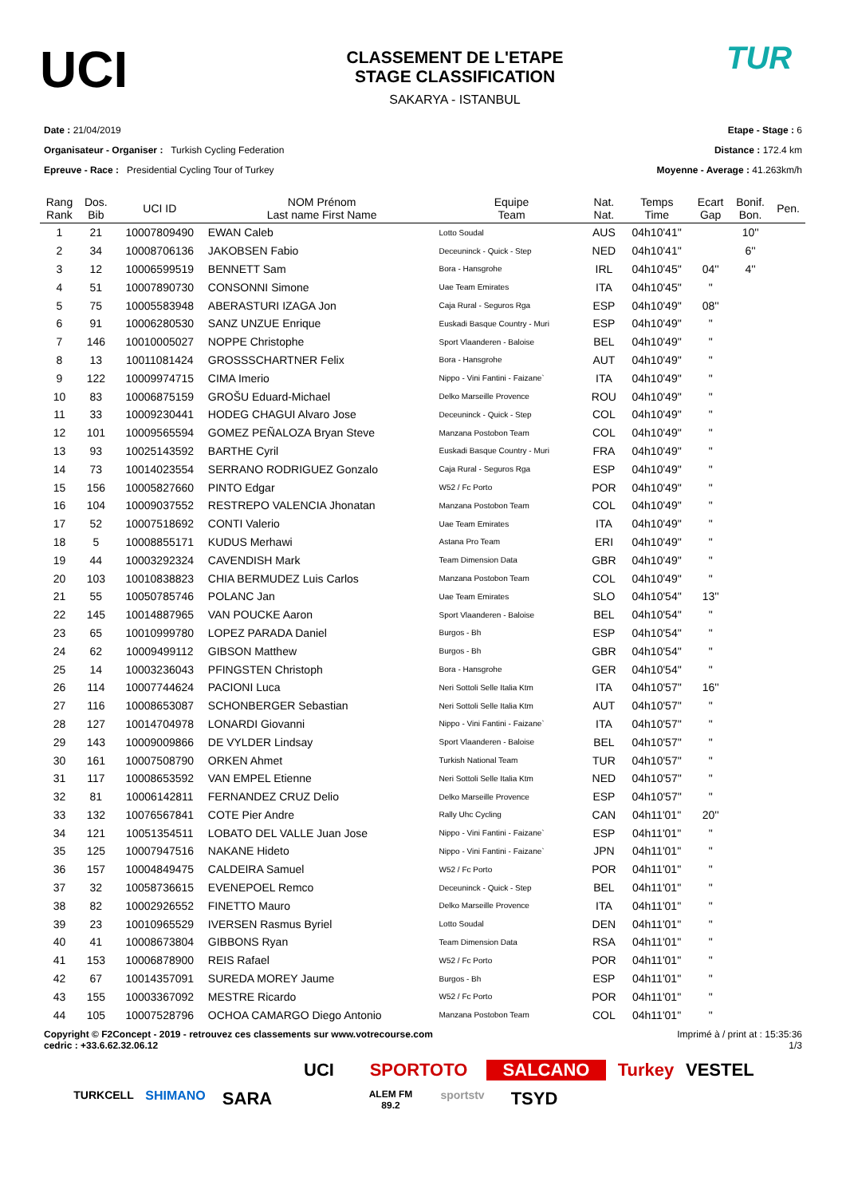UCI
CLASSEMENT DE L'ETAPE
STAGE CLASSIFICATION
SAKARYA - ISTANBUL
TUR
Date : 21/04/2019
Organisateur - Organiser : Turkish Cycling Federation
Epreuve - Race : Presidential Cycling Tour of Turkey
Etape - Stage : 6
Distance : 172.4 km
Moyenne - Average : 41.263km/h
| Rang Rank | Dos. Bib | UCI ID | NOM Prénom Last name First Name | Equipe Team | Nat. Nat. | Temps Time | Ecart Gap | Bonif. Bon. | Pen. |
| --- | --- | --- | --- | --- | --- | --- | --- | --- | --- |
| 1 | 21 | 10007809490 | EWAN Caleb | Lotto Soudal | AUS | 04h10'41'' | | 10'' | |
| 2 | 34 | 10008706136 | JAKOBSEN Fabio | Deceuninck - Quick - Step | NED | 04h10'41'' | | 6'' | |
| 3 | 12 | 10006599519 | BENNETT Sam | Bora - Hansgrohe | IRL | 04h10'45'' | 04'' | 4'' | |
| 4 | 51 | 10007890730 | CONSONNI Simone | Uae Team Emirates | ITA | 04h10'45'' | " | | |
| 5 | 75 | 10005583948 | ABERASTURI IZAGA Jon | Caja Rural - Seguros Rga | ESP | 04h10'49'' | 08'' | | |
| 6 | 91 | 10006280530 | SANZ UNZUE Enrique | Euskadi Basque Country - Muri | ESP | 04h10'49'' | " | | |
| 7 | 146 | 10010005027 | NOPPE Christophe | Sport Vlaanderen - Baloise | BEL | 04h10'49'' | " | | |
| 8 | 13 | 10011081424 | GROSSSCHARTNER Felix | Bora - Hansgrohe | AUT | 04h10'49'' | " | | |
| 9 | 122 | 10009974715 | CIMA Imerio | Nippo - Vini Fantini - Faizane` | ITA | 04h10'49'' | " | | |
| 10 | 83 | 10006875159 | GROŠU Eduard-Michael | Delko Marseille Provence | ROU | 04h10'49'' | " | | |
| 11 | 33 | 10009230441 | HODEG CHAGUI Alvaro Jose | Deceuninck - Quick - Step | COL | 04h10'49'' | " | | |
| 12 | 101 | 10009565594 | GOMEZ PEÑALOZA Bryan Steve | Manzana Postobon Team | COL | 04h10'49'' | " | | |
| 13 | 93 | 10025143592 | BARTHE Cyril | Euskadi Basque Country - Muri | FRA | 04h10'49'' | " | | |
| 14 | 73 | 10014023554 | SERRANO RODRIGUEZ Gonzalo | Caja Rural - Seguros Rga | ESP | 04h10'49'' | " | | |
| 15 | 156 | 10005827660 | PINTO Edgar | W52 / Fc Porto | POR | 04h10'49'' | " | | |
| 16 | 104 | 10009037552 | RESTREPO VALENCIA Jhonatan | Manzana Postobon Team | COL | 04h10'49'' | " | | |
| 17 | 52 | 10007518692 | CONTI Valerio | Uae Team Emirates | ITA | 04h10'49'' | " | | |
| 18 | 5 | 10008855171 | KUDUS Merhawi | Astana Pro Team | ERI | 04h10'49'' | " | | |
| 19 | 44 | 10003292324 | CAVENDISH Mark | Team Dimension Data | GBR | 04h10'49'' | " | | |
| 20 | 103 | 10010838823 | CHIA BERMUDEZ Luis Carlos | Manzana Postobon Team | COL | 04h10'49'' | " | | |
| 21 | 55 | 10050785746 | POLANC Jan | Uae Team Emirates | SLO | 04h10'54'' | 13'' | | |
| 22 | 145 | 10014887965 | VAN POUCKE Aaron | Sport Vlaanderen - Baloise | BEL | 04h10'54'' | " | | |
| 23 | 65 | 10010999780 | LOPEZ PARADA Daniel | Burgos - Bh | ESP | 04h10'54'' | " | | |
| 24 | 62 | 10009499112 | GIBSON Matthew | Burgos - Bh | GBR | 04h10'54'' | " | | |
| 25 | 14 | 10003236043 | PFINGSTEN Christoph | Bora - Hansgrohe | GER | 04h10'54'' | " | | |
| 26 | 114 | 10007744624 | PACIONI Luca | Neri Sottoli Selle Italia Ktm | ITA | 04h10'57'' | 16'' | | |
| 27 | 116 | 10008653087 | SCHONBERGER Sebastian | Neri Sottoli Selle Italia Ktm | AUT | 04h10'57'' | " | | |
| 28 | 127 | 10014704978 | LONARDI Giovanni | Nippo - Vini Fantini - Faizane` | ITA | 04h10'57'' | " | | |
| 29 | 143 | 10009009866 | DE VYLDER Lindsay | Sport Vlaanderen - Baloise | BEL | 04h10'57'' | " | | |
| 30 | 161 | 10007508790 | ORKEN Ahmet | Turkish National Team | TUR | 04h10'57'' | " | | |
| 31 | 117 | 10008653592 | VAN EMPEL Etienne | Neri Sottoli Selle Italia Ktm | NED | 04h10'57'' | " | | |
| 32 | 81 | 10006142811 | FERNANDEZ CRUZ Delio | Delko Marseille Provence | ESP | 04h10'57'' | " | | |
| 33 | 132 | 10076567841 | COTE Pier Andre | Rally Uhc Cycling | CAN | 04h11'01'' | 20'' | | |
| 34 | 121 | 10051354511 | LOBATO DEL VALLE Juan Jose | Nippo - Vini Fantini - Faizane` | ESP | 04h11'01'' | " | | |
| 35 | 125 | 10007947516 | NAKANE Hideto | Nippo - Vini Fantini - Faizane` | JPN | 04h11'01'' | " | | |
| 36 | 157 | 10004849475 | CALDEIRA Samuel | W52 / Fc Porto | POR | 04h11'01'' | " | | |
| 37 | 32 | 10058736615 | EVENEPOEL Remco | Deceuninck - Quick - Step | BEL | 04h11'01'' | " | | |
| 38 | 82 | 10002926552 | FINETTO Mauro | Delko Marseille Provence | ITA | 04h11'01'' | " | | |
| 39 | 23 | 10010965529 | IVERSEN Rasmus Byriel | Lotto Soudal | DEN | 04h11'01'' | " | | |
| 40 | 41 | 10008673804 | GIBBONS Ryan | Team Dimension Data | RSA | 04h11'01'' | " | | |
| 41 | 153 | 10006878900 | REIS Rafael | W52 / Fc Porto | POR | 04h11'01'' | " | | |
| 42 | 67 | 10014357091 | SUREDA MOREY Jaume | Burgos - Bh | ESP | 04h11'01'' | " | | |
| 43 | 155 | 10003367092 | MESTRE Ricardo | W52 / Fc Porto | POR | 04h11'01'' | " | | |
| 44 | 105 | 10007528796 | OCHOA CAMARGO Diego Antonio | Manzana Postobon Team | COL | 04h11'01'' | " | | |
Copyright © F2Concept - 2019 - retrouvez ces classements sur www.votrecourse.com
cedric : +33.6.62.32.06.12
Imprimé à / print at : 15:35:36
1/3
UCI SPORTOTO SALCANO Turkey VESTEL TURKCELL SHIMANO SARA ALEM FM 89.2 sportstv TSYD